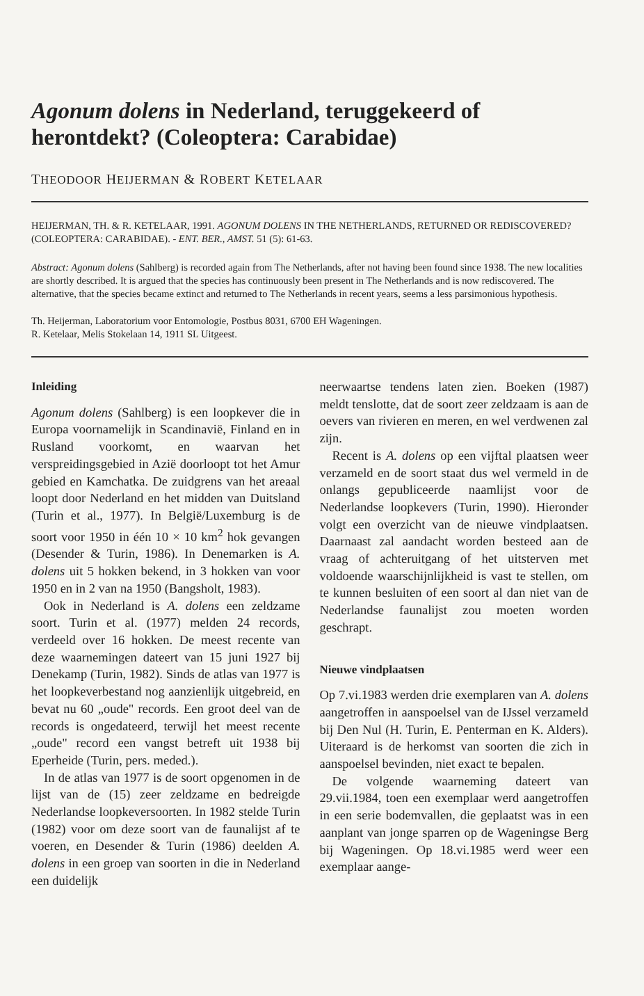Agonum dolens in Nederland, teruggekeerd of herontdekt? (Coleoptera: Carabidae)
THEODOOR HEIJERMAN & ROBERT KETELAAR
HEIJERMAN, TH. & R. KETELAAR, 1991. AGONUM DOLENS IN THE NETHERLANDS, RETURNED OR REDISCOVERED? (COLEOPTERA: CARABIDAE). - ENT. BER., AMST. 51 (5): 61-63.
Abstract: Agonum dolens (Sahlberg) is recorded again from The Netherlands, after not having been found since 1938. The new localities are shortly described. It is argued that the species has continuously been present in The Netherlands and is now rediscovered. The alternative, that the species became extinct and returned to The Netherlands in recent years, seems a less parsimonious hypothesis.
Th. Heijerman, Laboratorium voor Entomologie, Postbus 8031, 6700 EH Wageningen.
R. Ketelaar, Melis Stokelaan 14, 1911 SL Uitgeest.
Inleiding
Agonum dolens (Sahlberg) is een loopkever die in Europa voornamelijk in Scandinavië, Finland en in Rusland voorkomt, en waarvan het verspreidingsgebied in Azië doorloopt tot het Amur gebied en Kamchatka. De zuidgrens van het areaal loopt door Nederland en het midden van Duitsland (Turin et al., 1977). In België/Luxemburg is de soort voor 1950 in één 10 × 10 km<sup>2</sup> hok gevangen (Desender & Turin, 1986). In Denemarken is A. dolens uit 5 hokken bekend, in 3 hokken van voor 1950 en in 2 van na 1950 (Bangsholt, 1983).
Ook in Nederland is A. dolens een zeldzame soort. Turin et al. (1977) melden 24 records, verdeeld over 16 hokken. De meest recente van deze waarnemingen dateert van 15 juni 1927 bij Denekamp (Turin, 1982). Sinds de atlas van 1977 is het loopkeverbestand nog aanzienlijk uitgebreid, en bevat nu 60 „oude" records. Een groot deel van de records is ongedateerd, terwijl het meest recente „oude" record een vangst betreft uit 1938 bij Eperheide (Turin, pers. meded.).
In de atlas van 1977 is de soort opgenomen in de lijst van de (15) zeer zeldzame en bedreigde Nederlandse loopkeversoorten. In 1982 stelde Turin (1982) voor om deze soort van de faunalijst af te voeren, en Desender & Turin (1986) deelden A. dolens in een groep van soorten in die in Nederland een duidelijk
neerwaartse tendens laten zien. Boeken (1987) meldt tenslotte, dat de soort zeer zeldzaam is aan de oevers van rivieren en meren, en wel verdwenen zal zijn.
Recent is A. dolens op een vijftal plaatsen weer verzameld en de soort staat dus wel vermeld in de onlangs gepubliceerde naamlijst voor de Nederlandse loopkevers (Turin, 1990). Hieronder volgt een overzicht van de nieuwe vindplaatsen. Daarnaast zal aandacht worden besteed aan de vraag of achteruitgang of het uitsterven met voldoende waarschijnlijkheid is vast te stellen, om te kunnen besluiten of een soort al dan niet van de Nederlandse faunalijst zou moeten worden geschrapt.
Nieuwe vindplaatsen
Op 7.vi.1983 werden drie exemplaren van A. dolens aangetroffen in aanspoelsel van de IJssel verzameld bij Den Nul (H. Turin, E. Penterman en K. Alders). Uiteraard is de herkomst van soorten die zich in aanspoelsel bevinden, niet exact te bepalen.
De volgende waarneming dateert van 29.vii.1984, toen een exemplaar werd aangetroffen in een serie bodemvallen, die geplaatst was in een aanplant van jonge sparren op de Wageningse Berg bij Wageningen. Op 18.vi.1985 werd weer een exemplaar aange-